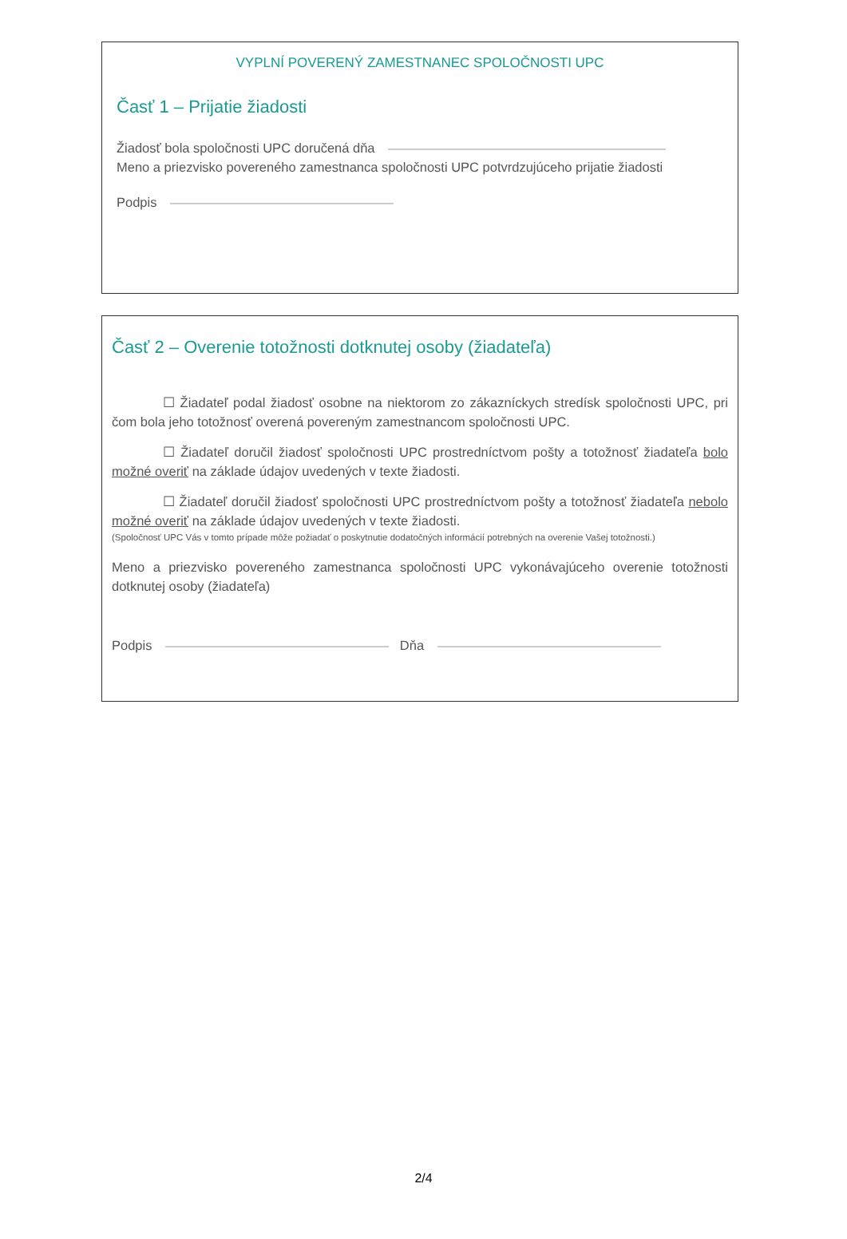VYPLNÍ POVERENÝ ZAMESTNANEC SPOLOČNOSTI UPC
Časť 1 – Prijatie žiadosti
Žiadosť bola spoločnosti UPC doručená dňa
Meno a priezvisko povereného zamestnanca spoločnosti UPC potvrdzujúceho prijatie žiadosti
Podpis
Časť 2 – Overenie totožnosti dotknutej osoby (žiadateľa)
☐ Žiadateľ podal žiadosť osobne na niektorom zo zákazníckych stredísk spoločnosti UPC, pri čom bola jeho totožnosť overená povereným zamestnancom spoločnosti UPC.
☐ Žiadateľ doručil žiadosť spoločnosti UPC prostredníctvom pošty a totožnosť žiadateľa bolo možné overiť na základe údajov uvedených v texte žiadosti.
☐ Žiadateľ doručil žiadosť spoločnosti UPC prostredníctvom pošty a totožnosť žiadateľa nebolo možné overiť na základe údajov uvedených v texte žiadosti.
(Spoločnosť UPC Vás v tomto prípade môže požiadať o poskytnutie dodatočných informácií potrebných na overenie Vašej totožnosti.)
Meno a priezvisko povereného zamestnanca spoločnosti UPC vykonávajúceho overenie totožnosti dotknutej osoby (žiadateľa)
Podpis Dňa
2/4